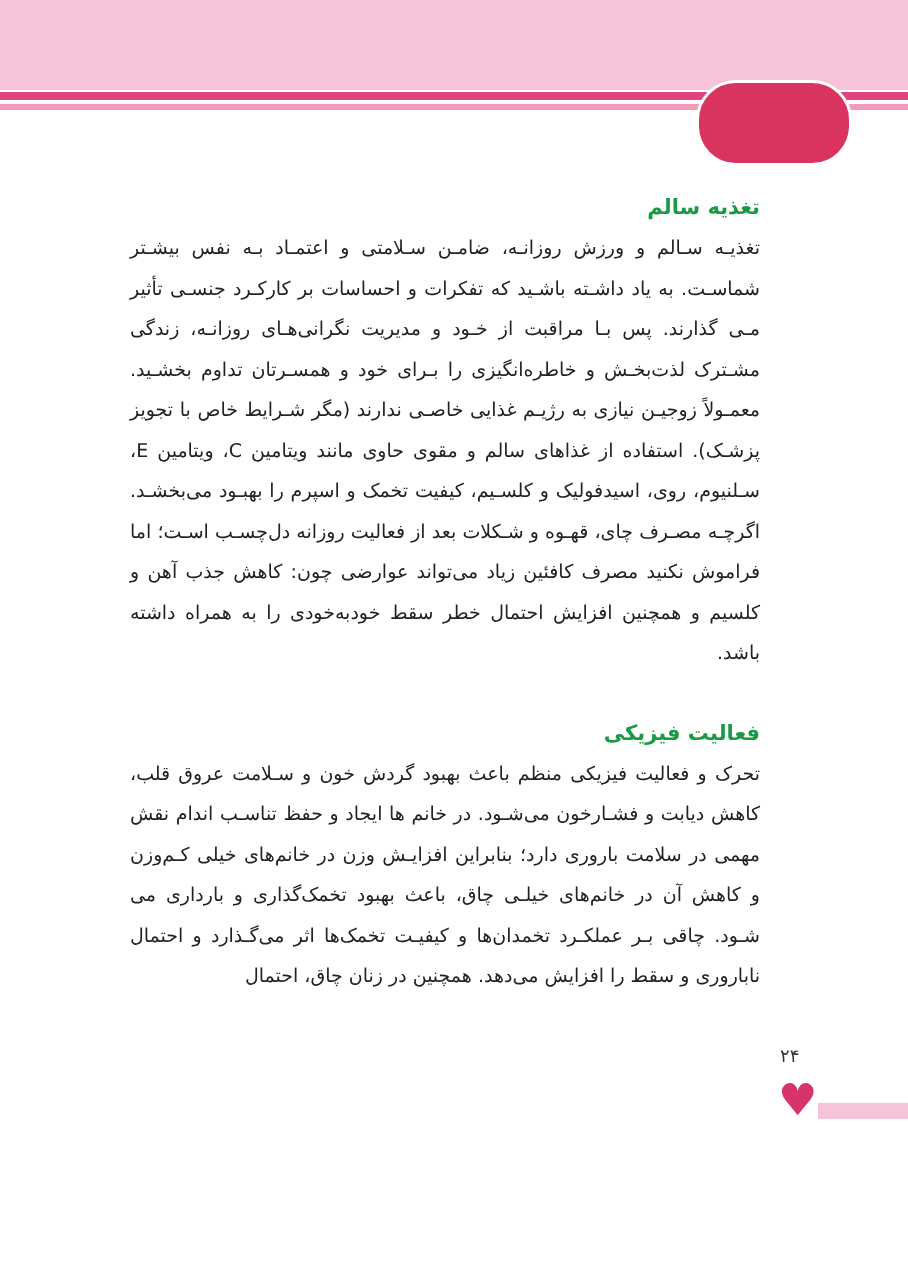تغذیه سالم
تغذیـه سـالم و ورزش روزانـه، ضامـن سـلامتی و اعتمـاد بـه نفس بیشـتر شماسـت. به یاد داشـته باشـید که تفکرات و احساسات بر کارکـرد جنسـی تأثیر مـی گذارند. پس بـا مراقبت از خـود و مدیریت نگرانی‌هـای روزانـه، زندگی مشـترک لذت‌بخـش و خاطره‌انگیزی را بـرای خود و همسـرتان تداوم بخشـید. معمـولاً زوجیـن نیازی به رژیـم غذایی خاصـی ندارند (مگر شـرایط خاص با تجویز پزشـک). استفاده از غذاهای سالم و مقوی حاوی مانند ویتامین C، ویتامین E، سـلنیوم، روی، اسیدفولیک و کلسـیم، کیفیت تخمک و اسپرم را بهبـود می‌بخشـد. اگرچـه مصـرف چای، قهـوه و شـکلات بعد از فعالیت روزانه دل‌چسـب اسـت؛ اما فراموش نکنید مصرف کافئین زیاد می‌تواند عوارضی چون: کاهش جذب آهن و کلسیم و همچنین افزایش احتمال خطر سقط خودبه‌خودی را به همراه داشته باشد.
فعالیت فیزیکی
تحرک و فعالیت فیزیکی منظم باعث بهبود گردش خون و سـلامت عروق قلب، کاهش دیابت و فشـارخون می‌شـود. در خانم ها ایجاد و حفظ تناسـب اندام نقش مهمی در سلامت باروری دارد؛ بنابراین افزایـش وزن در خانم‌های خیلی کـم‌وزن و کاهش آن در خانم‌های خیلـی چاق، باعث بهبود تخمک‌گذاری و بارداری می شـود. چاقی بـر عملکـرد تخمدان‌ها و کیفیـت تخمک‌ها اثر می‌گـذارد و احتمال ناباروری و سقط را افزایش می‌دهد. همچنین در زنان چاق، احتمال
۲۴
♥